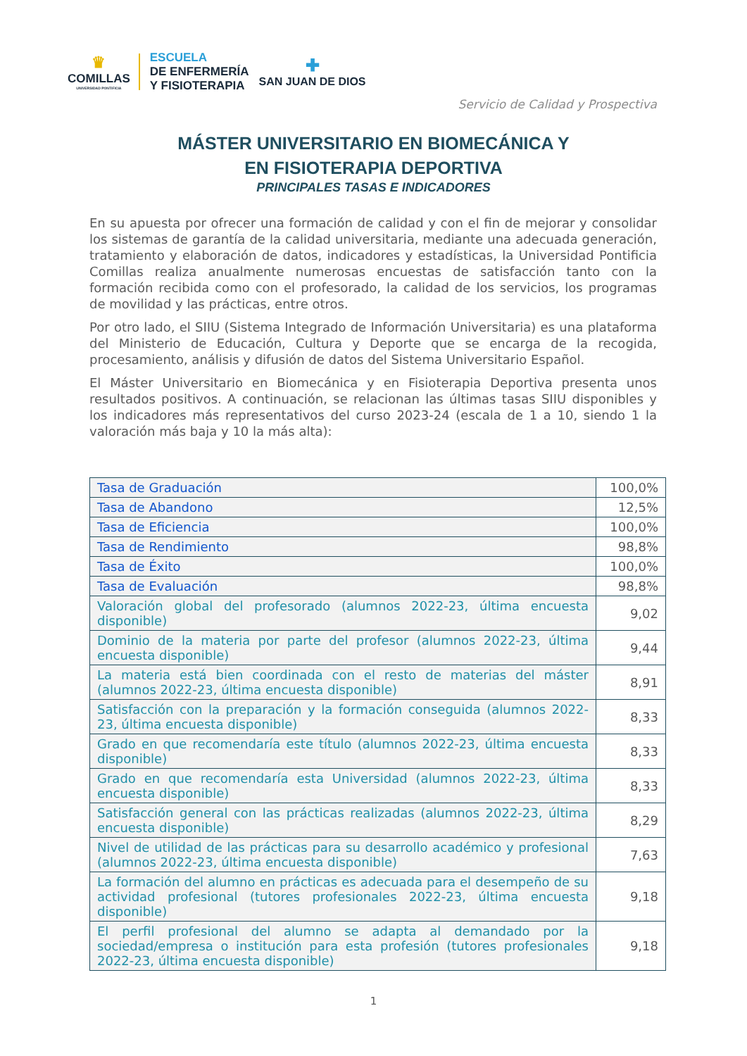♛
COMILLAS
UNIVERSIDAD PONTIFICIA
ESCUELA
DE ENFERMERÍA
Y FISIOTERAPIA
✚
SAN JUAN DE DIOS
Servicio de Calidad y Prospectiva
MÁSTER UNIVERSITARIO EN BIOMECÁNICA Y
EN FISIOTERAPIA DEPORTIVA
PRINCIPALES TASAS E INDICADORES
En su apuesta por ofrecer una formación de calidad y con el fin de mejorar y consolidar los sistemas de garantía de la calidad universitaria, mediante una adecuada generación, tratamiento y elaboración de datos, indicadores y estadísticas, la Universidad Pontificia Comillas realiza anualmente numerosas encuestas de satisfacción tanto con la formación recibida como con el profesorado, la calidad de los servicios, los programas de movilidad y las prácticas, entre otros.
Por otro lado, el SIIU (Sistema Integrado de Información Universitaria) es una plataforma del Ministerio de Educación, Cultura y Deporte que se encarga de la recogida, procesamiento, análisis y difusión de datos del Sistema Universitario Español.
El Máster Universitario en Biomecánica y en Fisioterapia Deportiva presenta unos resultados positivos. A continuación, se relacionan las últimas tasas SIIU disponibles y los indicadores más representativos del curso 2023-24 (escala de 1 a 10, siendo 1 la valoración más baja y 10 la más alta):
| Tasa de Graduación | 100,0% |
| Tasa de Abandono | 12,5% |
| Tasa de Eficiencia | 100,0% |
| Tasa de Rendimiento | 98,8% |
| Tasa de Éxito | 100,0% |
| Tasa de Evaluación | 98,8% |
| Valoración global del profesorado (alumnos 2022-23, última encuesta disponible) | 9,02 |
| Dominio de la materia por parte del profesor (alumnos 2022-23, última encuesta disponible) | 9,44 |
| La materia está bien coordinada con el resto de materias del máster (alumnos 2022-23, última encuesta disponible) | 8,91 |
| Satisfacción con la preparación y la formación conseguida (alumnos 2022-23, última encuesta disponible) | 8,33 |
| Grado en que recomendaría este título (alumnos 2022-23, última encuesta disponible) | 8,33 |
| Grado en que recomendaría esta Universidad (alumnos 2022-23, última encuesta disponible) | 8,33 |
| Satisfacción general con las prácticas realizadas (alumnos 2022-23, última encuesta disponible) | 8,29 |
| Nivel de utilidad de las prácticas para su desarrollo académico y profesional (alumnos 2022-23, última encuesta disponible) | 7,63 |
| La formación del alumno en prácticas es adecuada para el desempeño de su actividad profesional (tutores profesionales 2022-23, última encuesta disponible) | 9,18 |
| El perfil profesional del alumno se adapta al demandado por la sociedad/empresa o institución para esta profesión (tutores profesionales 2022-23, última encuesta disponible) | 9,18 |
1